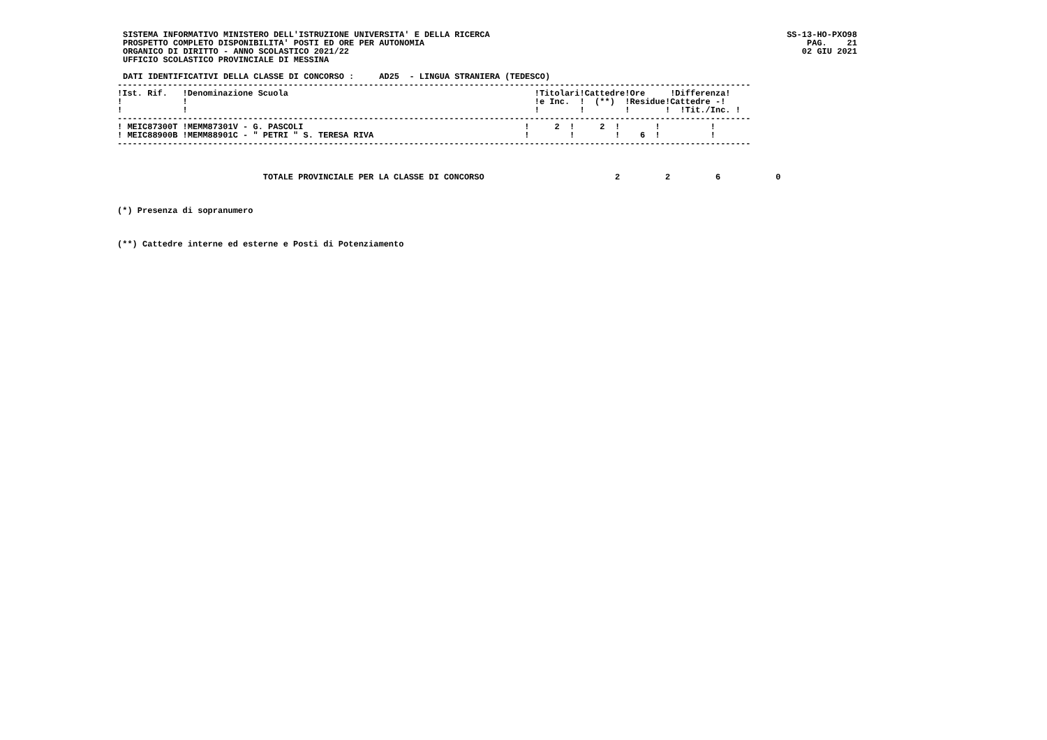SISTEMA INFORMATIVO MINISTERO DELL'ISTRUZIONE UNIVERSITA' E DELLA RICERCA
PROSPETTO COMPLETO DISPONIBILITA' POSTI ED ORE PER AUTONOMIA
ORGANICO DI DIRITTO - ANNO SCOLASTICO 2021/22
UFFICIO SCOLASTICO PROVINCIALE DI MESSINA
SS-13-HO-PXO98
PAG.    21
02 GIU 2021
DATI IDENTIFICATIVI DELLA CLASSE DI CONCORSO :     AD25  - LINGUA STRANIERA (TEDESCO)
------------------------------------------------------------------------------------------------------------------------------
| !Ist. Rif. !Denominazione Scuola | !Titolari!Cattedre!Ore !Differenza! |
| --- | --- |
| ! ! | !e Inc. ! (**) !Residue!Cattedre -! |
| ! ! | ! ! ! ! !Tit./Inc. ! |
------------------------------------------------------------------------------------------------------------------------------
| ! MEIC87300T !MEMM87301V - G. PASCOLI | ! 2 ! 2 ! ! ! |
| ! MEIC88900B !MEMM88901C - " PETRI " S. TERESA RIVA | ! ! ! 6 ! ! |
------------------------------------------------------------------------------------------------------------------------------
                             TOTALE PROVINCIALE PER LA CLASSE DI CONCORSO                          2         2         6           0
(*) Presenza di sopranumero
(**) Cattedre interne ed esterne e Posti di Potenziamento